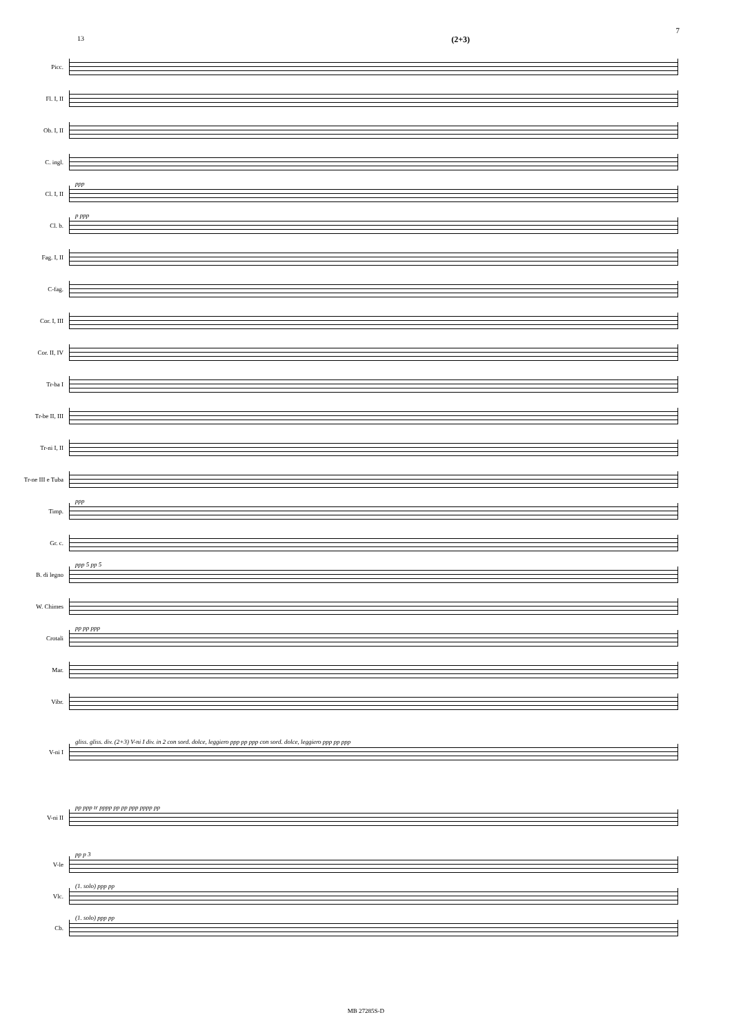7
13 (2+3)
Picc.
Fl. I, II
Ob. I, II
C. ingl.
Cl. I, II
ppp
Cl. b.
p ppp
Fag. I, II
C-fag.
Cor. I, III
Cor. II, IV
Tr-ba I
Tr-be II, III
Tr-ni I, II
Tr-ne III e Tuba
Timp.
ppp
Gr. c.
B. di legno
ppp 5 pp 5
W. Chimes
Crotali
pp pp ppp
Mar.
Vibr.
V-ni I
gliss. gliss. div. (2+3) V-ni I div. in 2 con sord. dolce, leggiero ppp pp ppp con sord. dolce, leggiero ppp pp ppp
V-ni II
pp ppp tr pppp pp pp ppp pppp pp
V-le
pp p 3
Vlc.
(1. solo) ppp pp
Cb.
(1. solo) ppp pp
MB 27285S-D